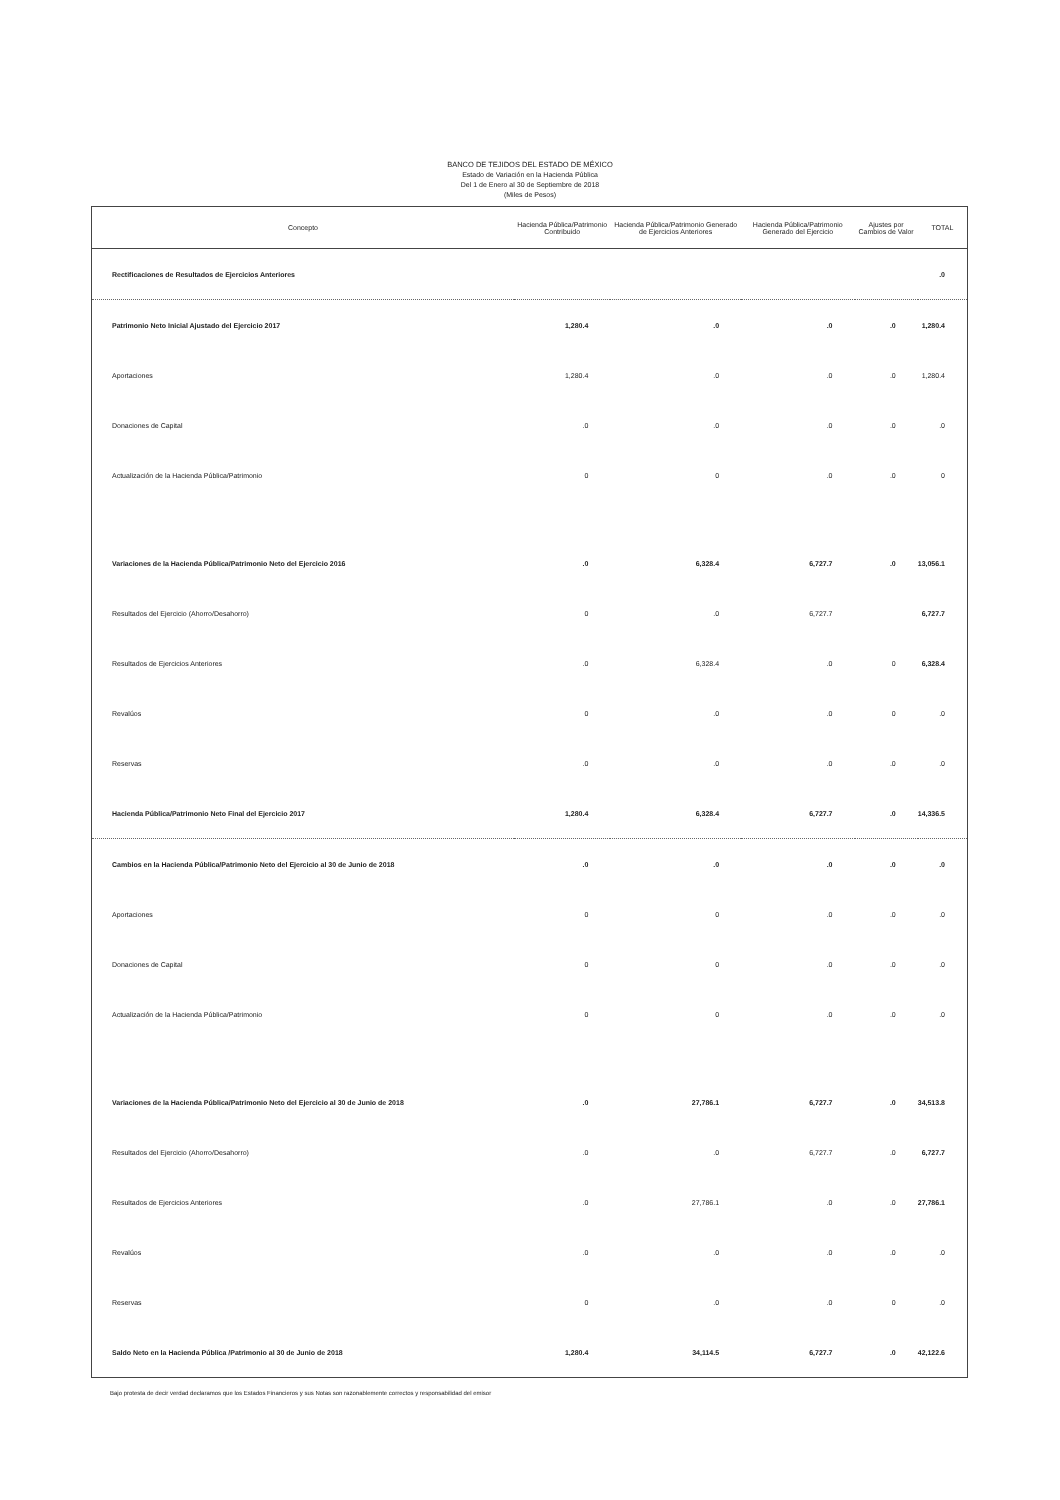BANCO DE TEJIDOS DEL ESTADO DE MÉXICO
Estado de Variación en la Hacienda Pública
Del 1 de Enero al 30 de Septiembre de 2018
(Miles de Pesos)
| Concepto | Hacienda Pública/Patrimonio Contribuido | Hacienda Pública/Patrimonio Generado de Ejercicios Anteriores | Hacienda Pública/Patrimonio Generado del Ejercicio | Ajustes por Cambios de Valor | TOTAL |
| --- | --- | --- | --- | --- | --- |
| Rectificaciones de Resultados de Ejercicios Anteriores | | | | | .0 |
| Patrimonio Neto Inicial Ajustado del Ejercicio 2017 | 1,280.4 | .0 | .0 | .0 | 1,280.4 |
| Aportaciones | 1,280.4 | .0 | .0 | .0 | 1,280.4 |
| Donaciones de Capital | .0 | .0 | .0 | .0 | .0 |
| Actualización de la Hacienda Pública/Patrimonio | 0 | 0 | .0 | .0 | 0 |
| Variaciones de la Hacienda Pública/Patrimonio Neto del Ejercicio 2016 | .0 | 6,328.4 | 6,727.7 | .0 | 13,056.1 |
| Resultados del Ejercicio (Ahorro/Desahorro) | 0 | .0 | 6,727.7 | | 6,727.7 |
| Resultados de Ejercicios Anteriores | .0 | 6,328.4 | .0 | 0 | 6,328.4 |
| Revalúos | 0 | .0 | .0 | 0 | .0 |
| Reservas | .0 | .0 | .0 | .0 | .0 |
| Hacienda Pública/Patrimonio Neto Final del Ejercicio 2017 | 1,280.4 | 6,328.4 | 6,727.7 | .0 | 14,336.5 |
| Cambios en la Hacienda Pública/Patrimonio Neto del Ejercicio al 30 de Junio de 2018 | .0 | .0 | .0 | .0 | .0 |
| Aportaciones | 0 | 0 | .0 | .0 | .0 |
| Donaciones de Capital | 0 | 0 | .0 | .0 | .0 |
| Actualización de la Hacienda Pública/Patrimonio | 0 | 0 | .0 | .0 | .0 |
| Variaciones de la Hacienda Pública/Patrimonio Neto del Ejercicio al 30 de Junio de 2018 | .0 | 27,786.1 | 6,727.7 | .0 | 34,513.8 |
| Resultados del Ejercicio (Ahorro/Desahorro) | .0 | .0 | 6,727.7 | .0 | 6,727.7 |
| Resultados de Ejercicios Anteriores | .0 | 27,786.1 | .0 | .0 | 27,786.1 |
| Revalúos | .0 | .0 | .0 | .0 | .0 |
| Reservas | 0 | .0 | .0 | 0 | .0 |
| Saldo Neto en la Hacienda Pública /Patrimonio al 30 de Junio de 2018 | 1,280.4 | 34,114.5 | 6,727.7 | .0 | 42,122.6 |
Bajo protesta de decir verdad declaramos que los Estados Financieros y sus Notas son razonablemente correctos y responsabilidad del emisor